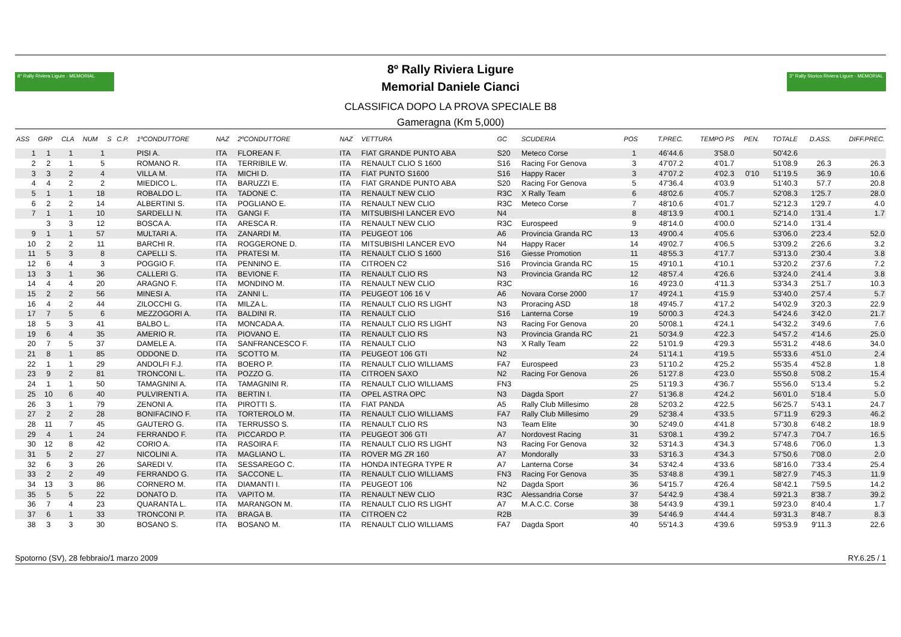8° Rally Riviera Ligure · MEMORIAL
8º Rally Riviera Ligure
Memorial Daniele Cianci
CLASSIFICA DOPO LA PROVA SPECIALE B8
Gameragna (Km 5,000)
3° Rally Storico Riviera Ligure · MEMORIAL
| ASS | GRP | CLA | NUM | S | C.P. | 1ºCONDUTTORE | NAZ | 2ºCONDUTTORE | NAZ | VETTURA | GC | SCUDERIA | POS | T.PREC. | TEMPO PS | PEN. | TOTALE | D.ASS. | DIFF.PREC. |
| --- | --- | --- | --- | --- | --- | --- | --- | --- | --- | --- | --- | --- | --- | --- | --- | --- | --- | --- | --- |
| 1 | 1 | 1 | 1 | | | PISI A. | ITA | FLOREAN F. | ITA | FIAT GRANDE PUNTO ABA | S20 | Meteco Corse | 1 | 46'44.6 | 3'58.0 | | 50'42.6 | | |
| 2 | 2 | 1 | 5 | | | ROMANO R. | ITA | TERRIBILE W. | ITA | RENAULT CLIO S 1600 | S16 | Racing For Genova | 3 | 47'07.2 | 4'01.7 | | 51'08.9 | 26.3 | 26.3 |
| 3 | 3 | 2 | 4 | | | VILLA M. | ITA | MICHI D. | ITA | FIAT PUNTO S1600 | S16 | Happy Racer | 3 | 47'07.2 | 4'02.3 | 0'10 | 51'19.5 | 36.9 | 10.6 |
| 4 | 4 | 2 | 2 | | | MIEDICO L. | ITA | BARUZZI E. | ITA | FIAT GRANDE PUNTO ABA | S20 | Racing For Genova | 5 | 47'36.4 | 4'03.9 | | 51'40.3 | 57.7 | 20.8 |
| 5 | 1 | 1 | 18 | | | ROBALDO L. | ITA | TADONE C. | ITA | RENAULT NEW CLIO | R3C | X Rally Team | 6 | 48'02.6 | 4'05.7 | | 52'08.3 | 1'25.7 | 28.0 |
| 6 | 2 | 2 | 14 | | | ALBERTINI S. | ITA | POGLIANO E. | ITA | RENAULT NEW CLIO | R3C | Meteco Corse | 7 | 48'10.6 | 4'01.7 | | 52'12.3 | 1'29.7 | 4.0 |
| 7 | 1 | 1 | 10 | | | SARDELLI N. | ITA | GANGI F. | ITA | MITSUBISHI LANCER EVO | N4 | | 8 | 48'13.9 | 4'00.1 | | 52'14.0 | 1'31.4 | 1.7 |
| | 3 | 3 | 12 | | | BOSCA A. | ITA | ARESCA R. | ITA | RENAULT NEW CLIO | R3C | Eurospeed | 9 | 48'14.0 | 4'00.0 | | 52'14.0 | 1'31.4 | |
| 9 | 1 | 1 | 57 | | | MULTARI A. | ITA | ZANARDI M. | ITA | PEUGEOT 106 | A6 | Provincia Granda RC | 13 | 49'00.4 | 4'05.6 | | 53'06.0 | 2'23.4 | 52.0 |
| 10 | 2 | 2 | 11 | | | BARCHI R. | ITA | ROGGERONE D. | ITA | MITSUBISHI LANCER EVO | N4 | Happy Racer | 14 | 49'02.7 | 4'06.5 | | 53'09.2 | 2'26.6 | 3.2 |
| 11 | 5 | 3 | 8 | | | CAPELLI S. | ITA | PRATESI M. | ITA | RENAULT CLIO S 1600 | S16 | Giesse Promotion | 11 | 48'55.3 | 4'17.7 | | 53'13.0 | 2'30.4 | 3.8 |
| 12 | 6 | 4 | 3 | | | POGGIO F. | ITA | PENNINO E. | ITA | CITROEN C2 | S16 | Provincia Granda RC | 15 | 49'10.1 | 4'10.1 | | 53'20.2 | 2'37.6 | 7.2 |
| 13 | 3 | 1 | 36 | | | CALLERI G. | ITA | BEVIONE F. | ITA | RENAULT CLIO RS | N3 | Provincia Granda RC | 12 | 48'57.4 | 4'26.6 | | 53'24.0 | 2'41.4 | 3.8 |
| 14 | 4 | 4 | 20 | | | ARAGNO F. | ITA | MONDINO M. | ITA | RENAULT NEW CLIO | R3C | | 16 | 49'23.0 | 4'11.3 | | 53'34.3 | 2'51.7 | 10.3 |
| 15 | 2 | 2 | 56 | | | MINESI A. | ITA | ZANNI L. | ITA | PEUGEOT 106 16 V | A6 | Novara Corse 2000 | 17 | 49'24.1 | 4'15.9 | | 53'40.0 | 2'57.4 | 5.7 |
| 16 | 4 | 2 | 44 | | | ZILOCCHI G. | ITA | MILZA L. | ITA | RENAULT CLIO RS LIGHT | N3 | Proracing ASD | 18 | 49'45.7 | 4'17.2 | | 54'02.9 | 3'20.3 | 22.9 |
| 17 | 7 | 5 | 6 | | | MEZZOGORI A. | ITA | BALDINI R. | ITA | RENAULT CLIO | S16 | Lanterna Corse | 19 | 50'00.3 | 4'24.3 | | 54'24.6 | 3'42.0 | 21.7 |
| 18 | 5 | 3 | 41 | | | BALBO L. | ITA | MONCADA A. | ITA | RENAULT CLIO RS LIGHT | N3 | Racing For Genova | 20 | 50'08.1 | 4'24.1 | | 54'32.2 | 3'49.6 | 7.6 |
| 19 | 6 | 4 | 35 | | | AMERIO R. | ITA | PIOVANO E. | ITA | RENAULT CLIO RS | N3 | Provincia Granda RC | 21 | 50'34.9 | 4'22.3 | | 54'57.2 | 4'14.6 | 25.0 |
| 20 | 7 | 5 | 37 | | | DAMELE A. | ITA | SANFRANCESCO F. | ITA | RENAULT CLIO | N3 | X Rally Team | 22 | 51'01.9 | 4'29.3 | | 55'31.2 | 4'48.6 | 34.0 |
| 21 | 8 | 1 | 85 | | | ODDONE D. | ITA | SCOTTO M. | ITA | PEUGEOT 106 GTI | N2 | | 24 | 51'14.1 | 4'19.5 | | 55'33.6 | 4'51.0 | 2.4 |
| 22 | 1 | 1 | 29 | | | ANDOLFI F.J. | ITA | BOERO P. | ITA | RENAULT CLIO WILLIAMS | FA7 | Eurospeed | 23 | 51'10.2 | 4'25.2 | | 55'35.4 | 4'52.8 | 1.8 |
| 23 | 9 | 2 | 81 | | | TRONCONI L. | ITA | POZZO G. | ITA | CITROEN SAXO | N2 | Racing For Genova | 26 | 51'27.8 | 4'23.0 | | 55'50.8 | 5'08.2 | 15.4 |
| 24 | 1 | 1 | 50 | | | TAMAGNINI A. | ITA | TAMAGNINI R. | ITA | RENAULT CLIO WILLIAMS | FN3 | | 25 | 51'19.3 | 4'36.7 | | 55'56.0 | 5'13.4 | 5.2 |
| 25 | 10 | 6 | 40 | | | PULVIRENTI A. | ITA | BERTIN I. | ITA | OPEL ASTRA OPC | N3 | Dagda Sport | 27 | 51'36.8 | 4'24.2 | | 56'01.0 | 5'18.4 | 5.0 |
| 26 | 3 | 1 | 79 | | | ZENONI A. | ITA | PIROTTI S. | ITA | FIAT PANDA | A5 | Rally Club Millesimo | 28 | 52'03.2 | 4'22.5 | | 56'25.7 | 5'43.1 | 24.7 |
| 27 | 2 | 2 | 28 | | | BONIFACINO F. | ITA | TORTEROLO M. | ITA | RENAULT CLIO WILLIAMS | FA7 | Rally Club Millesimo | 29 | 52'38.4 | 4'33.5 | | 57'11.9 | 6'29.3 | 46.2 |
| 28 | 11 | 7 | 45 | | | GAUTERO G. | ITA | TERRUSSO S. | ITA | RENAULT CLIO RS | N3 | Team Elite | 30 | 52'49.0 | 4'41.8 | | 57'30.8 | 6'48.2 | 18.9 |
| 29 | 4 | 1 | 24 | | | FERRANDO F. | ITA | PICCARDO P. | ITA | PEUGEOT 306 GTI | A7 | Nordovest Racing | 31 | 53'08.1 | 4'39.2 | | 57'47.3 | 7'04.7 | 16.5 |
| 30 | 12 | 8 | 42 | | | CORIO A. | ITA | RASOIRA F. | ITA | RENAULT CLIO RS LIGHT | N3 | Racing For Genova | 32 | 53'14.3 | 4'34.3 | | 57'48.6 | 7'06.0 | 1.3 |
| 31 | 5 | 2 | 27 | | | NICOLINI A. | ITA | MAGLIANO L. | ITA | ROVER MG ZR 160 | A7 | Mondorally | 33 | 53'16.3 | 4'34.3 | | 57'50.6 | 7'08.0 | 2.0 |
| 32 | 6 | 3 | 26 | | | SAREDI V. | ITA | SESSAREGO C. | ITA | HONDA INTEGRA TYPE R | A7 | Lanterna Corse | 34 | 53'42.4 | 4'33.6 | | 58'16.0 | 7'33.4 | 25.4 |
| 33 | 2 | 2 | 49 | | | FERRANDO G. | ITA | SACCONE L. | ITA | RENAULT CLIO WILLIAMS | FN3 | Racing For Genova | 35 | 53'48.8 | 4'39.1 | | 58'27.9 | 7'45.3 | 11.9 |
| 34 | 13 | 3 | 86 | | | CORNERO M. | ITA | DIAMANTI I. | ITA | PEUGEOT 106 | N2 | Dagda Sport | 36 | 54'15.7 | 4'26.4 | | 58'42.1 | 7'59.5 | 14.2 |
| 35 | 5 | 5 | 22 | | | DONATO D. | ITA | VAPITO M. | ITA | RENAULT NEW CLIO | R3C | Alessandria Corse | 37 | 54'42.9 | 4'38.4 | | 59'21.3 | 8'38.7 | 39.2 |
| 36 | 7 | 4 | 23 | | | QUARANTA L. | ITA | MARANGON M. | ITA | RENAULT CLIO RS LIGHT | A7 | M.A.C.C. Corse | 38 | 54'43.9 | 4'39.1 | | 59'23.0 | 8'40.4 | 1.7 |
| 37 | 6 | 1 | 33 | | | TRONCONI P. | ITA | BRAGA B. | ITA | CITROEN C2 | R2B | | 39 | 54'46.9 | 4'44.4 | | 59'31.3 | 8'48.7 | 8.3 |
| 38 | 3 | 3 | 30 | | | BOSANO S. | ITA | BOSANO M. | ITA | RENAULT CLIO WILLIAMS | FA7 | Dagda Sport | 40 | 55'14.3 | 4'39.6 | | 59'53.9 | 9'11.3 | 22.6 |
Spotorno (SV), 28 febbraio/1 marzo 2009 RY.6.25 / 1